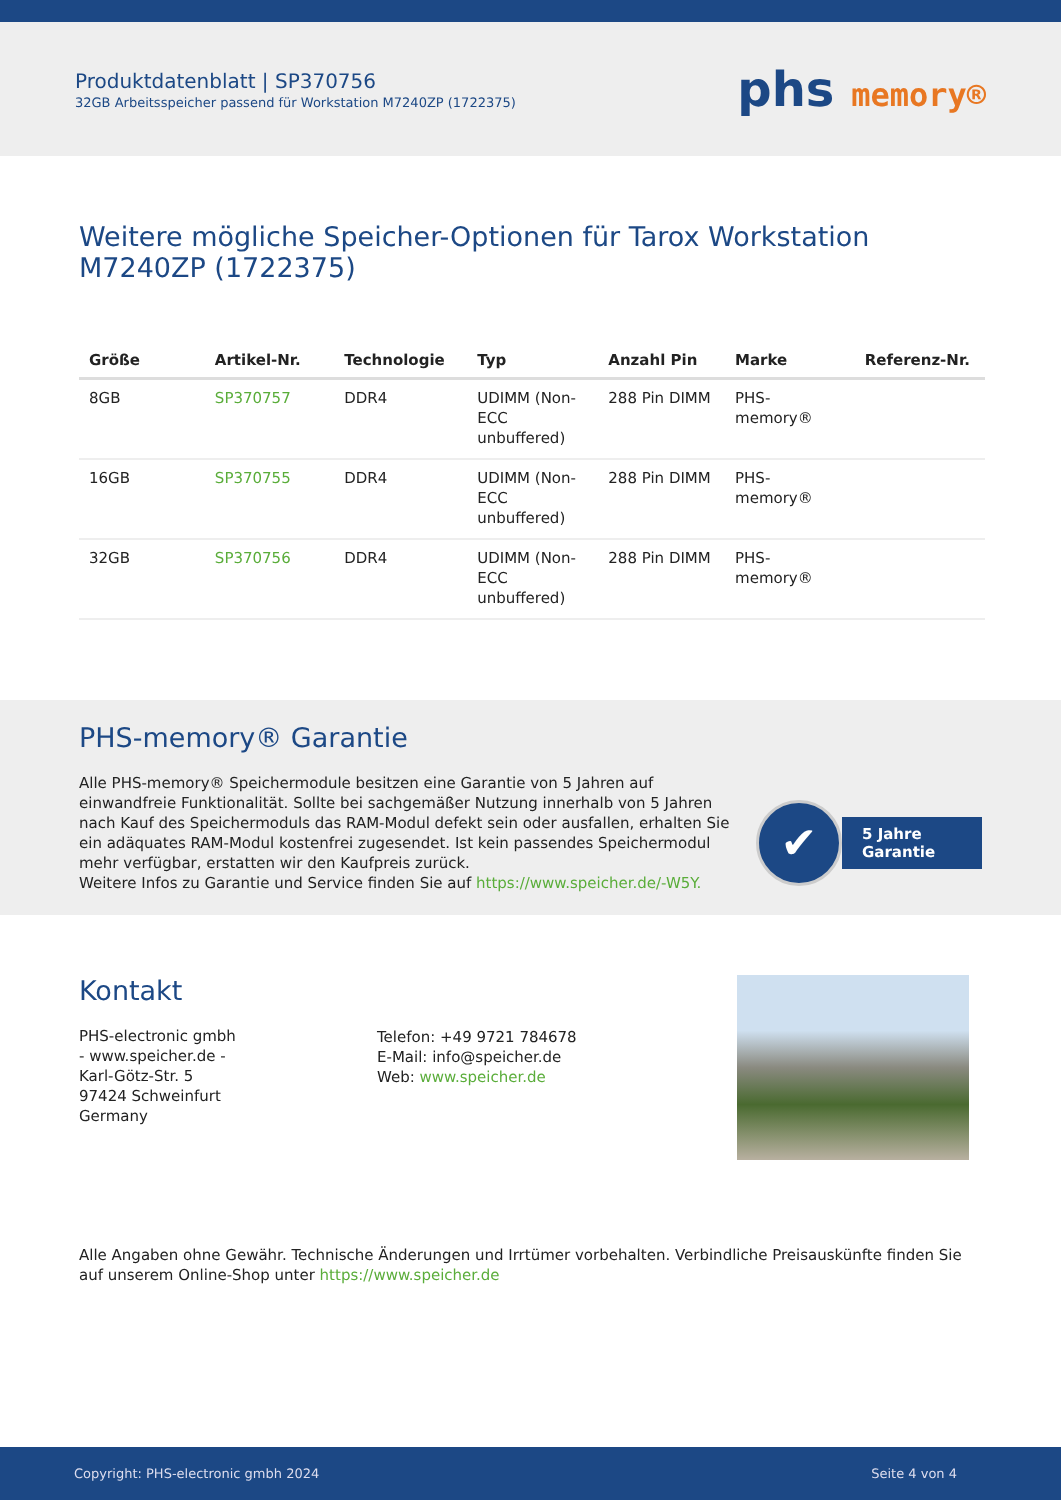Produktdatenblatt | SP370756
32GB Arbeitsspeicher passend für Workstation M7240ZP (1722375)
phs memory®
Weitere mögliche Speicher-Optionen für Tarox Workstation M7240ZP (1722375)
| Größe | Artikel-Nr. | Technologie | Typ | Anzahl Pin | Marke | Referenz-Nr. |
| --- | --- | --- | --- | --- | --- | --- |
| 8GB | SP370757 | DDR4 | UDIMM (Non-ECC unbuffered) | 288 Pin DIMM | PHS-memory® | |
| 16GB | SP370755 | DDR4 | UDIMM (Non-ECC unbuffered) | 288 Pin DIMM | PHS-memory® | |
| 32GB | SP370756 | DDR4 | UDIMM (Non-ECC unbuffered) | 288 Pin DIMM | PHS-memory® | |
PHS-memory® Garantie
Alle PHS-memory® Speichermodule besitzen eine Garantie von 5 Jahren auf einwandfreie Funktionalität. Sollte bei sachgemäßer Nutzung innerhalb von 5 Jahren nach Kauf des Speichermoduls das RAM-Modul defekt sein oder ausfallen, erhalten Sie ein adäquates RAM-Modul kostenfrei zugesendet. Ist kein passendes Speichermodul mehr verfügbar, erstatten wir den Kaufpreis zurück.
Weitere Infos zu Garantie und Service finden Sie auf https://www.speicher.de/-W5Y.
✔
5 Jahre Garantie
Kontakt
PHS-electronic gmbh
- www.speicher.de -
Karl-Götz-Str. 5
97424 Schweinfurt
Germany
Telefon: +49 9721 784678
E-Mail: info@speicher.de
Web: www.speicher.de
Alle Angaben ohne Gewähr. Technische Änderungen und Irrtümer vorbehalten. Verbindliche Preisauskünfte finden Sie auf unserem Online-Shop unter https://www.speicher.de
Copyright: PHS-electronic gmbh 2024 Seite 4 von 4